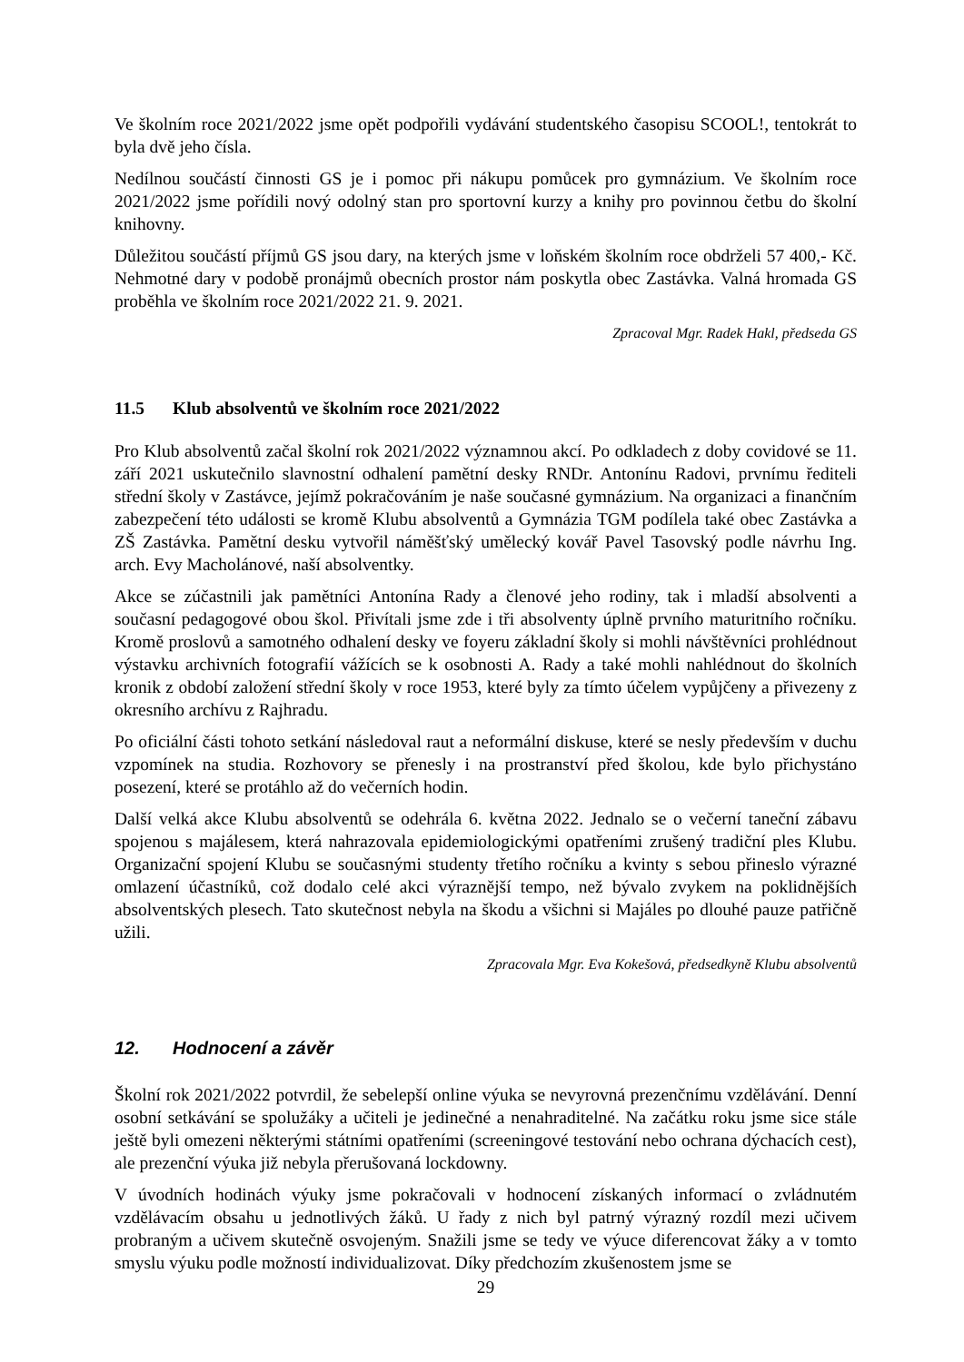Ve školním roce 2021/2022 jsme opět podpořili vydávání studentského časopisu SCOOL!, tentokrát to byla dvě jeho čísla.
Nedílnou součástí činnosti GS je i pomoc při nákupu pomůcek pro gymnázium. Ve školním roce 2021/2022 jsme pořídili nový odolný stan pro sportovní kurzy a knihy pro povinnou četbu do školní knihovny.
Důležitou součástí příjmů GS jsou dary, na kterých jsme v loňském školním roce obdrželi 57 400,- Kč. Nehmotné dary v podobě pronájmů obecních prostor nám poskytla obec Zastávka. Valná hromada GS proběhla ve školním roce 2021/2022 21. 9. 2021.
Zpracoval Mgr. Radek Hakl, předseda GS
11.5 Klub absolventů ve školním roce 2021/2022
Pro Klub absolventů začal školní rok 2021/2022 významnou akcí. Po odkladech z doby covidové se 11. září 2021 uskutečnilo slavnostní odhalení pamětní desky RNDr. Antonínu Radovi, prvnímu řediteli střední školy v Zastávce, jejímž pokračováním je naše současné gymnázium. Na organizaci a finančním zabezpečení této události se kromě Klubu absolventů a Gymnázia TGM podílela také obec Zastávka a ZŠ Zastávka. Pamětní desku vytvořil náměšťský umělecký kovář Pavel Tasovský podle návrhu Ing. arch. Evy Macholánové, naší absolventky.
Akce se zúčastnili jak pamětníci Antonína Rady a členové jeho rodiny, tak i mladší absolventi a současní pedagogové obou škol. Přivítali jsme zde i tři absolventy úplně prvního maturitního ročníku. Kromě proslovů a samotného odhalení desky ve foyeru základní školy si mohli návštěvníci prohlédnout výstavku archivních fotografií vážících se k osobnosti A. Rady a také mohli nahlédnout do školních kronik z období založení střední školy v roce 1953, které byly za tímto účelem vypůjčeny a přivezeny z okresního archívu z Rajhradu.
Po oficiální části tohoto setkání následoval raut a neformální diskuse, které se nesly především v duchu vzpomínek na studia. Rozhovory se přenesly i na prostranství před školou, kde bylo přichystáno posezení, které se protáhlo až do večerních hodin.
Další velká akce Klubu absolventů se odehrála 6. května 2022. Jednalo se o večerní taneční zábavu spojenou s majálesem, která nahrazovala epidemiologickými opatřeními zrušený tradiční ples Klubu. Organizační spojení Klubu se současnými studenty třetího ročníku a kvinty s sebou přineslo výrazné omlazení účastníků, což dodalo celé akci výraznější tempo, než bývalo zvykem na poklidnějších absolventských plesech. Tato skutečnost nebyla na škodu a všichni si Majáles po dlouhé pauze patřičně užili.
Zpracovala Mgr. Eva Kokešová, předsedkyně Klubu absolventů
12. Hodnocení a závěr
Školní rok 2021/2022 potvrdil, že sebelepší online výuka se nevyrovná prezenčnímu vzdělávání. Denní osobní setkávání se spolužáky a učiteli je jedinečné a nenahraditelné. Na začátku roku jsme sice stále ještě byli omezeni některými státními opatřeními (screeningové testování nebo ochrana dýchacích cest), ale prezenční výuka již nebyla přerušovaná lockdowny.
V úvodních hodinách výuky jsme pokračovali v hodnocení získaných informací o zvládnutém vzdělávacím obsahu u jednotlivých žáků. U řady z nich byl patrný výrazný rozdíl mezi učivem probraným a učivem skutečně osvojeným. Snažili jsme se tedy ve výuce diferencovat žáky a v tomto smyslu výuku podle možností individualizovat. Díky předchozím zkušenostem jsme se
29